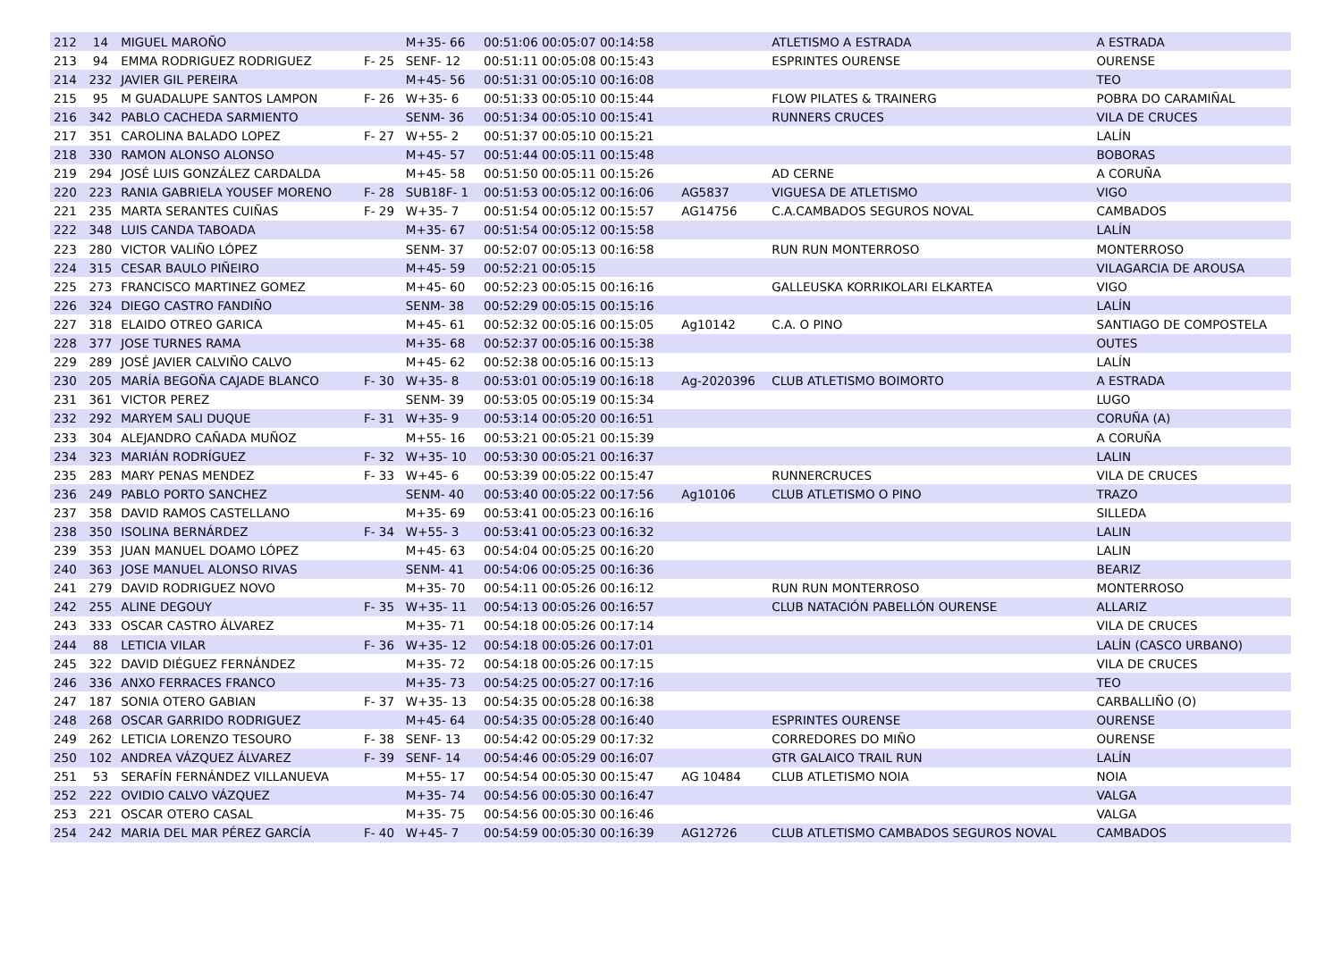| 212 | 14 | MIGUEL MAROÑO | | M+35- 66 | 00:51:06 00:05:07 00:14:58 | | ATLETISMO A ESTRADA | A ESTRADA |
| 213 | 94 | EMMA RODRIGUEZ RODRIGUEZ | F- 25 | SENF- 12 | 00:51:11 00:05:08 00:15:43 | | ESPRINTES OURENSE | OURENSE |
| 214 | 232 | JAVIER GIL PEREIRA | | M+45- 56 | 00:51:31 00:05:10 00:16:08 | | | TEO |
| 215 | 95 | M GUADALUPE SANTOS LAMPON | F- 26 | W+35- 6 | 00:51:33 00:05:10 00:15:44 | | FLOW PILATES & TRAINERG | POBRA DO CARAMIÑAL |
| 216 | 342 | PABLO CACHEDA SARMIENTO | | SENM- 36 | 00:51:34 00:05:10 00:15:41 | | RUNNERS CRUCES | VILA DE CRUCES |
| 217 | 351 | CAROLINA BALADO LOPEZ | F- 27 | W+55- 2 | 00:51:37 00:05:10 00:15:21 | | | LALÍN |
| 218 | 330 | RAMON ALONSO ALONSO | | M+45- 57 | 00:51:44 00:05:11 00:15:48 | | | BOBORAS |
| 219 | 294 | JOSÉ LUIS GONZÁLEZ CARDALDA | | M+45- 58 | 00:51:50 00:05:11 00:15:26 | | AD CERNE | A CORUÑA |
| 220 | 223 | RANIA GABRIELA YOUSEF MORENO | F- 28 | SUB18F- 1 | 00:51:53 00:05:12 00:16:06 | AG5837 | VIGUESA DE ATLETISMO | VIGO |
| 221 | 235 | MARTA SERANTES CUIÑAS | F- 29 | W+35- 7 | 00:51:54 00:05:12 00:15:57 | AG14756 | C.A.CAMBADOS SEGUROS NOVAL | CAMBADOS |
| 222 | 348 | LUIS CANDA TABOADA | | M+35- 67 | 00:51:54 00:05:12 00:15:58 | | | LALÍN |
| 223 | 280 | VICTOR VALIÑO LÓPEZ | | SENM- 37 | 00:52:07 00:05:13 00:16:58 | | RUN RUN MONTERROSO | MONTERROSO |
| 224 | 315 | CESAR BAULO PIÑEIRO | | M+45- 59 | 00:52:21 00:05:15 | | | VILAGARCIA DE AROUSA |
| 225 | 273 | FRANCISCO MARTINEZ GOMEZ | | M+45- 60 | 00:52:23 00:05:15 00:16:16 | | GALLEUSKA KORRIKOLARI ELKARTEA | VIGO |
| 226 | 324 | DIEGO CASTRO FANDIÑO | | SENM- 38 | 00:52:29 00:05:15 00:15:16 | | | LALÍN |
| 227 | 318 | ELAIDO OTREO GARICA | | M+45- 61 | 00:52:32 00:05:16 00:15:05 | Ag10142 | C.A. O PINO | SANTIAGO DE COMPOSTELA |
| 228 | 377 | JOSE TURNES RAMA | | M+35- 68 | 00:52:37 00:05:16 00:15:38 | | | OUTES |
| 229 | 289 | JOSÉ JAVIER CALVIÑO CALVO | | M+45- 62 | 00:52:38 00:05:16 00:15:13 | | | LALÍN |
| 230 | 205 | MARÍA BEGOÑA CAJADE BLANCO | F- 30 | W+35- 8 | 00:53:01 00:05:19 00:16:18 | Ag-2020396 | CLUB ATLETISMO BOIMORTO | A ESTRADA |
| 231 | 361 | VICTOR PEREZ | | SENM- 39 | 00:53:05 00:05:19 00:15:34 | | | LUGO |
| 232 | 292 | MARYEM SALI DUQUE | F- 31 | W+35- 9 | 00:53:14 00:05:20 00:16:51 | | | CORUÑA (A) |
| 233 | 304 | ALEJANDRO CAÑADA MUÑOZ | | M+55- 16 | 00:53:21 00:05:21 00:15:39 | | | A CORUÑA |
| 234 | 323 | MARIÁN RODRÍGUEZ | F- 32 | W+35- 10 | 00:53:30 00:05:21 00:16:37 | | | LALIN |
| 235 | 283 | MARY PENAS MENDEZ | F- 33 | W+45- 6 | 00:53:39 00:05:22 00:15:47 | | RUNNERCRUCES | VILA DE CRUCES |
| 236 | 249 | PABLO PORTO SANCHEZ | | SENM- 40 | 00:53:40 00:05:22 00:17:56 | Ag10106 | CLUB ATLETISMO O PINO | TRAZO |
| 237 | 358 | DAVID RAMOS CASTELLANO | | M+35- 69 | 00:53:41 00:05:23 00:16:16 | | | SILLEDA |
| 238 | 350 | ISOLINA BERNÁRDEZ | F- 34 | W+55- 3 | 00:53:41 00:05:23 00:16:32 | | | LALIN |
| 239 | 353 | JUAN MANUEL DOAMO LÓPEZ | | M+45- 63 | 00:54:04 00:05:25 00:16:20 | | | LALIN |
| 240 | 363 | JOSE MANUEL ALONSO RIVAS | | SENM- 41 | 00:54:06 00:05:25 00:16:36 | | | BEARIZ |
| 241 | 279 | DAVID RODRIGUEZ NOVO | | M+35- 70 | 00:54:11 00:05:26 00:16:12 | | RUN RUN MONTERROSO | MONTERROSO |
| 242 | 255 | ALINE DEGOUY | F- 35 | W+35- 11 | 00:54:13 00:05:26 00:16:57 | | CLUB NATACIÓN PABELLÓN OURENSE | ALLARIZ |
| 243 | 333 | OSCAR CASTRO ÁLVAREZ | | M+35- 71 | 00:54:18 00:05:26 00:17:14 | | | VILA DE CRUCES |
| 244 | 88 | LETICIA VILAR | F- 36 | W+35- 12 | 00:54:18 00:05:26 00:17:01 | | | LALÍN (CASCO URBANO) |
| 245 | 322 | DAVID DIÉGUEZ FERNÁNDEZ | | M+35- 72 | 00:54:18 00:05:26 00:17:15 | | | VILA DE CRUCES |
| 246 | 336 | ANXO FERRACES FRANCO | | M+35- 73 | 00:54:25 00:05:27 00:17:16 | | | TEO |
| 247 | 187 | SONIA OTERO GABIAN | F- 37 | W+35- 13 | 00:54:35 00:05:28 00:16:38 | | | CARBALLIÑO (O) |
| 248 | 268 | OSCAR GARRIDO RODRIGUEZ | | M+45- 64 | 00:54:35 00:05:28 00:16:40 | | ESPRINTES OURENSE | OURENSE |
| 249 | 262 | LETICIA LORENZO TESOURO | F- 38 | SENF- 13 | 00:54:42 00:05:29 00:17:32 | | CORREDORES DO MIÑO | OURENSE |
| 250 | 102 | ANDREA VÁZQUEZ ÁLVAREZ | F- 39 | SENF- 14 | 00:54:46 00:05:29 00:16:07 | | GTR GALAICO TRAIL RUN | LALÍN |
| 251 | 53 | SERAFÍN FERNÁNDEZ VILLANUEVA | | M+55- 17 | 00:54:54 00:05:30 00:15:47 | AG 10484 | CLUB ATLETISMO NOIA | NOIA |
| 252 | 222 | OVIDIO CALVO VÁZQUEZ | | M+35- 74 | 00:54:56 00:05:30 00:16:47 | | | VALGA |
| 253 | 221 | OSCAR OTERO CASAL | | M+35- 75 | 00:54:56 00:05:30 00:16:46 | | | VALGA |
| 254 | 242 | MARIA DEL MAR PÉREZ GARCÍA | F- 40 | W+45- 7 | 00:54:59 00:05:30 00:16:39 | AG12726 | CLUB ATLETISMO CAMBADOS SEGUROS NOVAL | CAMBADOS |